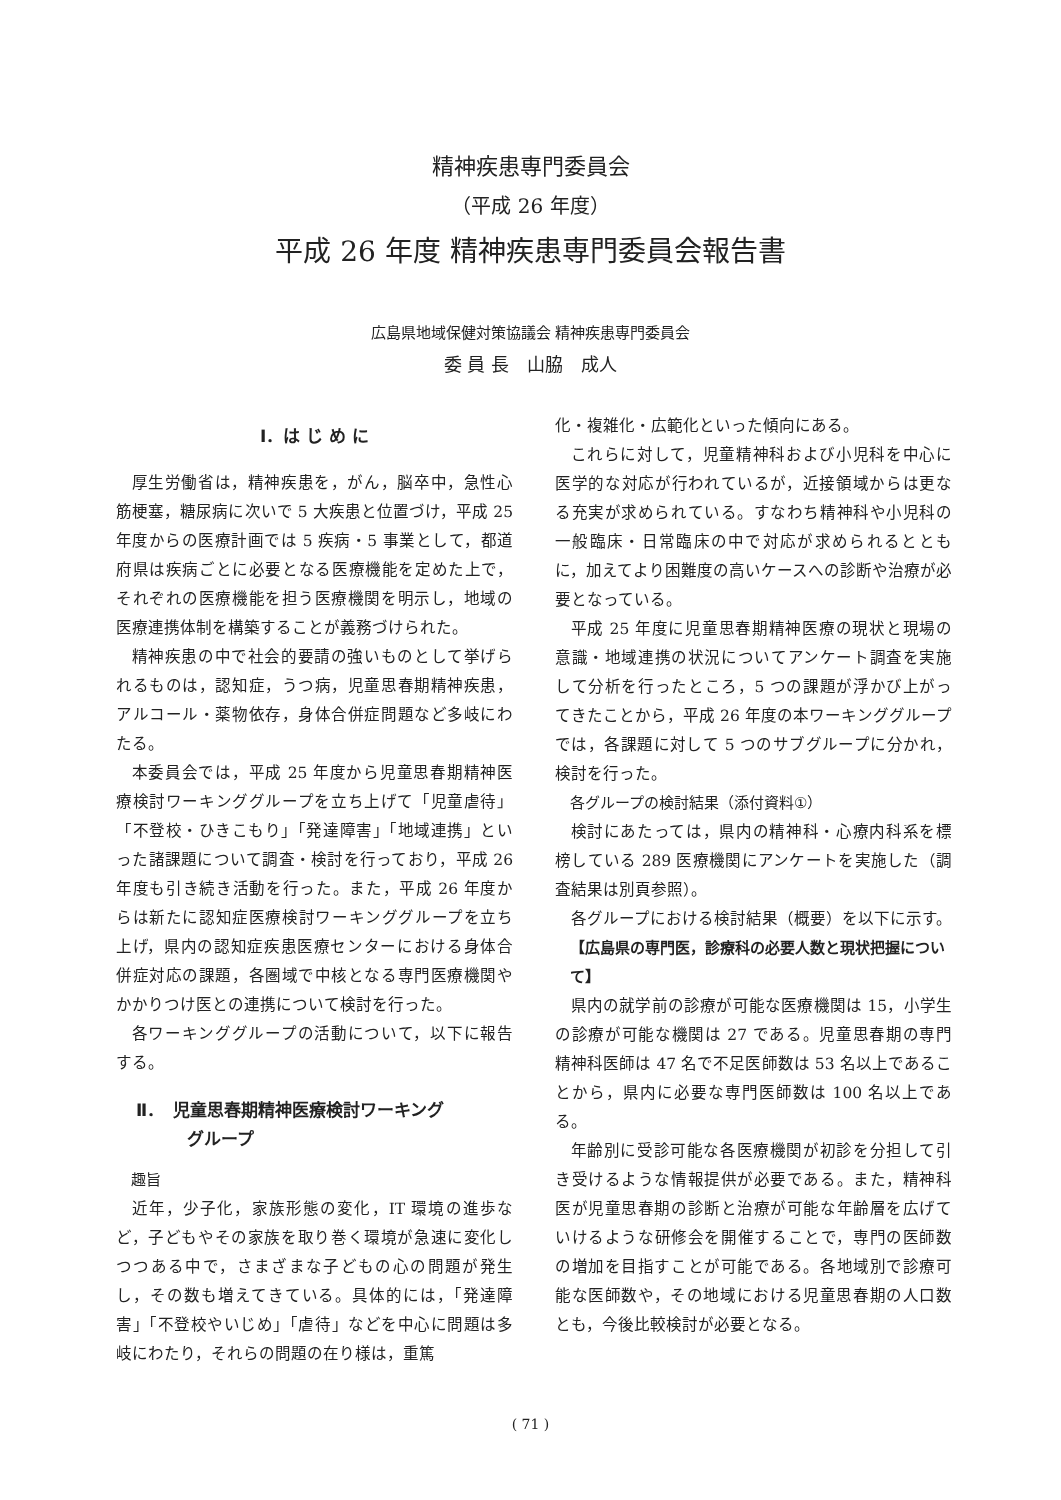精神疾患専門委員会
（平成 26 年度）
平成 26 年度 精神疾患専門委員会報告書
広島県地域保健対策協議会 精神疾患専門委員会
委 員 長　山脇　成人
Ⅰ．は じ め に
厚生労働省は，精神疾患を，がん，脳卒中，急性心筋梗塞，糖尿病に次いで 5 大疾患と位置づけ，平成 25 年度からの医療計画では 5 疾病・5 事業として，都道府県は疾病ごとに必要となる医療機能を定めた上で，それぞれの医療機能を担う医療機関を明示し，地域の医療連携体制を構築することが義務づけられた。
精神疾患の中で社会的要請の強いものとして挙げられるものは，認知症，うつ病，児童思春期精神疾患，アルコール・薬物依存，身体合併症問題など多岐にわたる。
本委員会では，平成 25 年度から児童思春期精神医療検討ワーキンググループを立ち上げて「児童虐待」「不登校・ひきこもり」「発達障害」「地域連携」といった諸課題について調査・検討を行っており，平成 26 年度も引き続き活動を行った。また，平成 26 年度からは新たに認知症医療検討ワーキンググループを立ち上げ，県内の認知症疾患医療センターにおける身体合併症対応の課題，各圏域で中核となる専門医療機関やかかりつけ医との連携について検討を行った。
各ワーキンググループの活動について，以下に報告する。
Ⅱ．　児童思春期精神医療検討ワーキング
　　　グループ
趣旨
近年，少子化，家族形態の変化，IT 環境の進歩など，子どもやその家族を取り巻く環境が急速に変化しつつある中で，さまざまな子どもの心の問題が発生し，その数も増えてきている。具体的には，「発達障害」「不登校やいじめ」「虐待」などを中心に問題は多岐にわたり，それらの問題の在り様は，重篤
化・複雑化・広範化といった傾向にある。
これらに対して，児童精神科および小児科を中心に医学的な対応が行われているが，近接領域からは更なる充実が求められている。すなわち精神科や小児科の一般臨床・日常臨床の中で対応が求められるとともに，加えてより困難度の高いケースへの診断や治療が必要となっている。
平成 25 年度に児童思春期精神医療の現状と現場の意識・地域連携の状況についてアンケート調査を実施して分析を行ったところ，5 つの課題が浮かび上がってきたことから，平成 26 年度の本ワーキンググループでは，各課題に対して 5 つのサブグループに分かれ，検討を行った。
各グループの検討結果（添付資料①）
検討にあたっては，県内の精神科・心療内科系を標榜している 289 医療機関にアンケートを実施した（調査結果は別頁参照）。
各グループにおける検討結果（概要）を以下に示す。
【広島県の専門医，診療科の必要人数と現状把握について】
県内の就学前の診療が可能な医療機関は 15，小学生の診療が可能な機関は 27 である。児童思春期の専門精神科医師は 47 名で不足医師数は 53 名以上であることから，県内に必要な専門医師数は 100 名以上である。
年齢別に受診可能な各医療機関が初診を分担して引き受けるような情報提供が必要である。また，精神科医が児童思春期の診断と治療が可能な年齢層を広げていけるような研修会を開催することで，専門の医師数の増加を目指すことが可能である。各地域別で診療可能な医師数や，その地域における児童思春期の人口数とも，今後比較検討が必要となる。
( 71 )